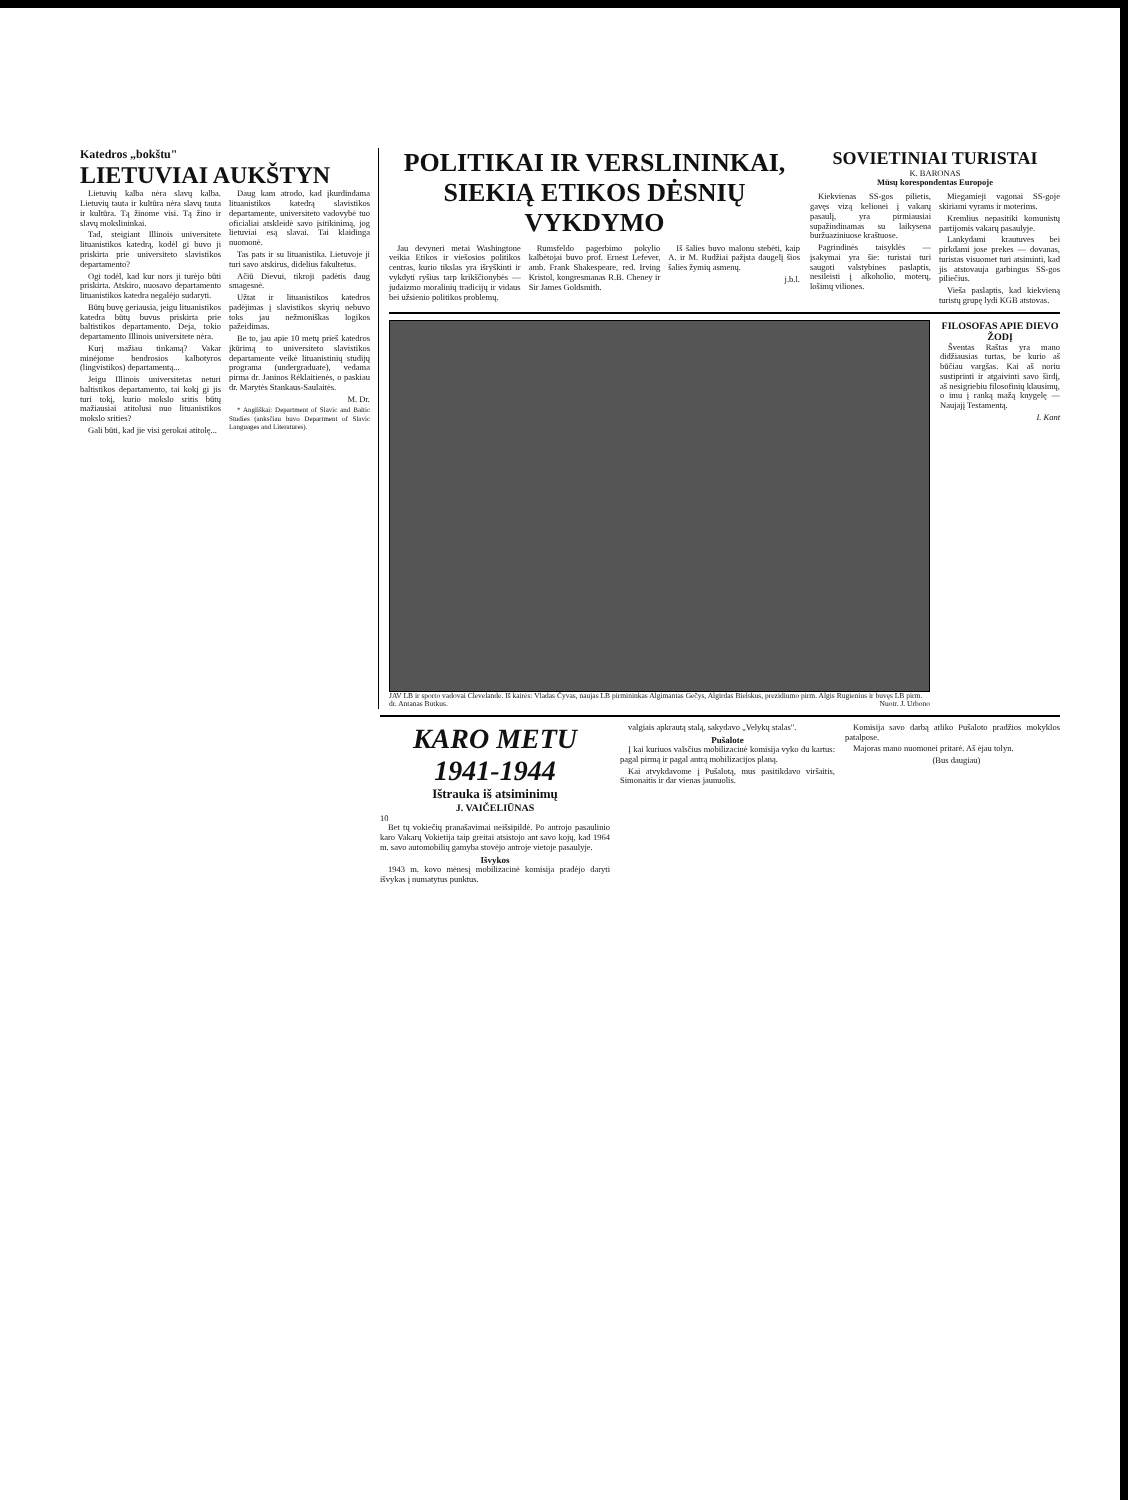Katedros „bokštu"
LIETUVIAI AUKŠTYN
Lietuvių kalba nėra slavų kalba. Lietuvių tauta ir kultūra nėra slavų tauta ir kultūra. Tą žinome visi. Tą žino ir slavų mokslininkai.
Tad, steigiant Illinois universitete lituanistikos katedrą, kodėl gi buvo ji priskirta prie universiteto slavistikos departamento?
Ogi todėl, kad kur nors ji turėjo būti priskirta. Atskiro, nuosavo departamento lituanistikos katedra negalėjo sudaryti.
Būtų buvę geriausia, jeigu lituanistikos katedra būtų buvus priskirta prie baltistikos departamento. Deja, tokio departamento Illinois universitete nėra.
Kurį mažiau tinkamą? Vakar minėjome bendrosios kalbotyros (lingvistikos) departamentą...
Jeigu Illinois universitetas neturi baltistikos departamento, tai kokį gi jis turi tokį, kurio mokslo sritis būtų mažiausiai atitolusi nuo lituanistikos mokslo srities?
Gali būti, kad jie visi gerokai atitolę...
Daug kam atrodo, kad įkurdindama lituanistikos katedrą slavistikos departamente, universiteto vadovybė tuo oficialiai atskleidė savo įsitikinimą, jog lietuviai esą slavai. Tai klaidinga nuomonė.
Tas pats ir su lituanistika. Lietuvoje ji turi savo atskirus, didelius fakultetus.
Ačiū Dievui, tikroji padėtis daug smagesnė.
Užtat ir lituanistikos katedros padėjimas į slavistikos skyrių nebuvo toks jau nežmoniškas logikos pažeidimas.
Be to, jau apie 10 metų prieš katedros įkūrimą to universiteto slavistikos departamente veikė lituanistinių studijų programa (undergraduate), vedama pirma dr. Janinos Rėklaitienės, o paskiau dr. Marytės Stankaus-Saulaitės.
M. Dr.
* Angliškai: Department of Slavic and Baltic Studies (anksčiau buvo Department of Slavic Languages and Literatures).
POLITIKAI IR VERSLININKAI, SIEKIĄ ETIKOS DĖSNIŲ VYKDYMO
Jau devyneri metai Washingtone veikia Etikos ir viešosios politikos centras, kurio tikslas yra išryškinti ir vykdyti ryšius tarp krikščionybės — judaizmo moralinių tradicijų ir vidaus bei užsienio politikos problemų.
Rumsfeldo pagerbimo pokylio kalbėtojai buvo prof. Ernest Lefever, amb. Frank Shakespeare, red. Irving Kristol, kongresmanas R.B. Cheney ir Sir James Goldsmith.
Iš šalies buvo malonu stebėti, kaip A. ir M. Rudžiai pažįsta daugelį šios šalies žymių asmenų.
j.b.l.
SOVIETINIAI TURISTAI
K. BARONAS
Mūsų korespondentas Europoje
Kiekvienas SS-gos pilietis, gavęs vizą kelionei į vakarų pasaulį, yra pirmiausiai supažindinamas su laikysena buržuaziniuose kraštuose.
Pagrindinės taisyklės — įsakymai yra šie: turistai turi saugoti valstybines paslaptis, nesileisti į alkoholio, moterų, lošimų viliones.
Miegamieji vagonai SS-goje skiriami vyrams ir moterims.
Kremlius nepasitiki komunistų partijomis vakarų pasaulyje.
Lankydami krautuves bei pirkdami jose prekes — dovanas, turistas visuomet turi atsiminti, kad jis atstovauja garbingus SS-gos piliečius.
Vieša paslaptis, kad kiekvieną turistų grupę lydi KGB atstovas.
JAV LB ir sporto vadovai Clevelande. Iš kairės: Vladas Čyvas, naujas LB pirmininkas Algimantas Gečys, Algirdas Bielskus, prezidiumo pirm. Algis Rugienius ir buvęs LB pirm. dr. Antanas Butkus. Nuotr. J. Urbono
FILOSOFAS APIE DIEVO ŽODĮ
Šventas Raštas yra mano didžiausias turtas, be kurio aš būčiau vargšas. Kai aš noriu sustiprinti ir atgaivinti savo širdį, aš nesigriebiu filosofinių klausimų, o imu į ranką mažą knygelę — Naujajį Testamentą.
I. Kant
KARO METU 1941-1944
Ištrauka iš atsiminimų
J. VAIČELIŪNAS
10
Bet tų vokiečių pranašavimai neišsipildė. Po antrojo pasaulinio karo Vakarų Vokietija taip greitai atsistojo ant savo kojų, kad 1964 m. savo automobilių gamyba stovėjo antroje vietoje pasaulyje.
Išvykos
1943 m. kovo mėnesį mobilizacinė komisija pradėjo daryti išvykas į numatytus punktus.
valgiais apkrautą stalą, sakydavo „Velykų stalas".
Pušalote
Į kai kuriuos valsčius mobilizacinė komisija vyko du kartus: pagal pirmą ir pagal antrą mobilizacijos planą.
Kai atvykdavome į Pušalotą, mus pasitikdavo viršaitis, Simonaitis ir dar vienas jaunuolis.
Komisija savo darbą atliko Pušaloto pradžios mokyklos patalpose.
Majoras mano nuomonei pritarė. Aš ėjau tolyn.
(Bus daugiau)